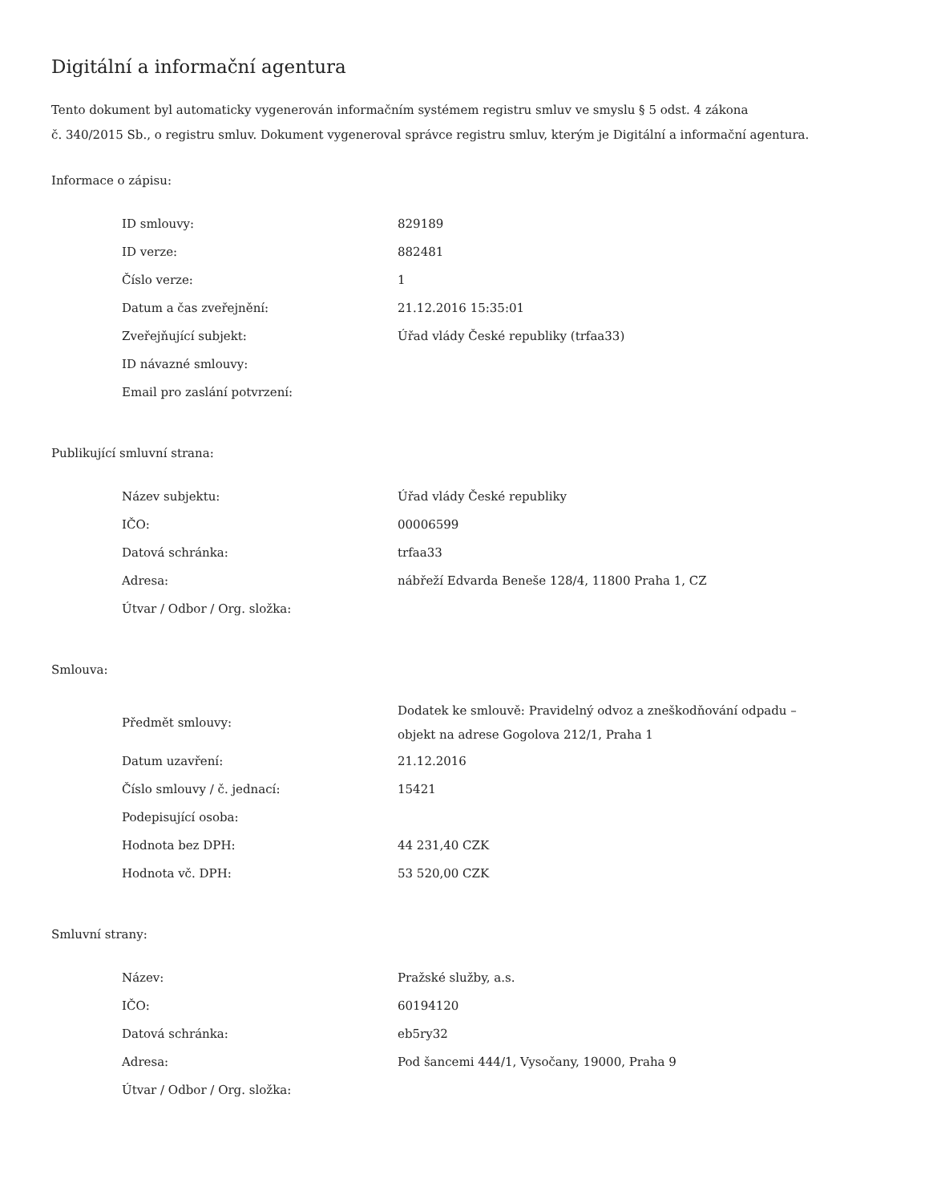Digitální a informační agentura
Tento dokument byl automaticky vygenerován informačním systémem registru smluv ve smyslu § 5 odst. 4 zákona
č. 340/2015 Sb., o registru smluv. Dokument vygeneroval správce registru smluv, kterým je Digitální a informační agentura.
Informace o zápisu:
| ID smlouvy: | 829189 |
| ID verze: | 882481 |
| Číslo verze: | 1 |
| Datum a čas zveřejnění: | 21.12.2016 15:35:01 |
| Zveřejňující subjekt: | Úřad vlády České republiky (trfaa33) |
| ID návazné smlouvy: | |
| Email pro zaslání potvrzení: | |
Publikující smluvní strana:
| Název subjektu: | Úřad vlády České republiky |
| IČO: | 00006599 |
| Datová schránka: | trfaa33 |
| Adresa: | nábřeží Edvarda Beneše 128/4, 11800 Praha 1, CZ |
| Útvar / Odbor / Org. složka: | |
Smlouva:
| Předmět smlouvy: | Dodatek ke smlouvě: Pravidelný odvoz a zneškodňování odpadu – objekt na adrese Gogolova 212/1, Praha 1 |
| Datum uzavření: | 21.12.2016 |
| Číslo smlouvy / č. jednací: | 15421 |
| Podepisující osoba: | |
| Hodnota bez DPH: | 44 231,40 CZK |
| Hodnota vč. DPH: | 53 520,00 CZK |
Smluvní strany:
| Název: | Pražské služby, a.s. |
| IČO: | 60194120 |
| Datová schránka: | eb5ry32 |
| Adresa: | Pod šancemi 444/1, Vysočany, 19000, Praha 9 |
| Útvar / Odbor / Org. složka: | |